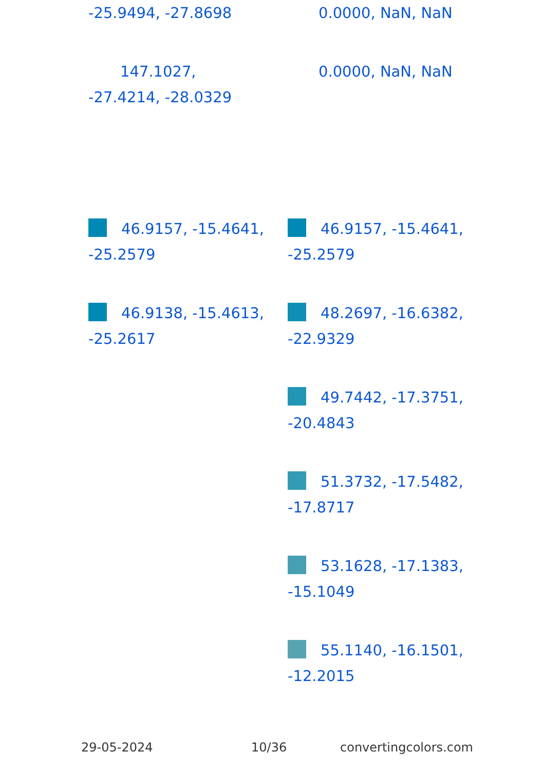-25.9494, -27.8698 0.0000, NaN, NaN
147.1027,
-27.4214, -28.0329
0.0000, NaN, NaN
46.9157, -15.4641,
-25.2579
46.9157, -15.4641,
-25.2579
46.9138, -15.4613,
-25.2617
48.2697, -16.6382,
-22.9329
49.7442, -17.3751,
-20.4843
51.3732, -17.5482,
-17.8717
53.1628, -17.1383,
-15.1049
55.1140, -16.1501,
-12.2015
29-05-2024 10/36 convertingcolors.com